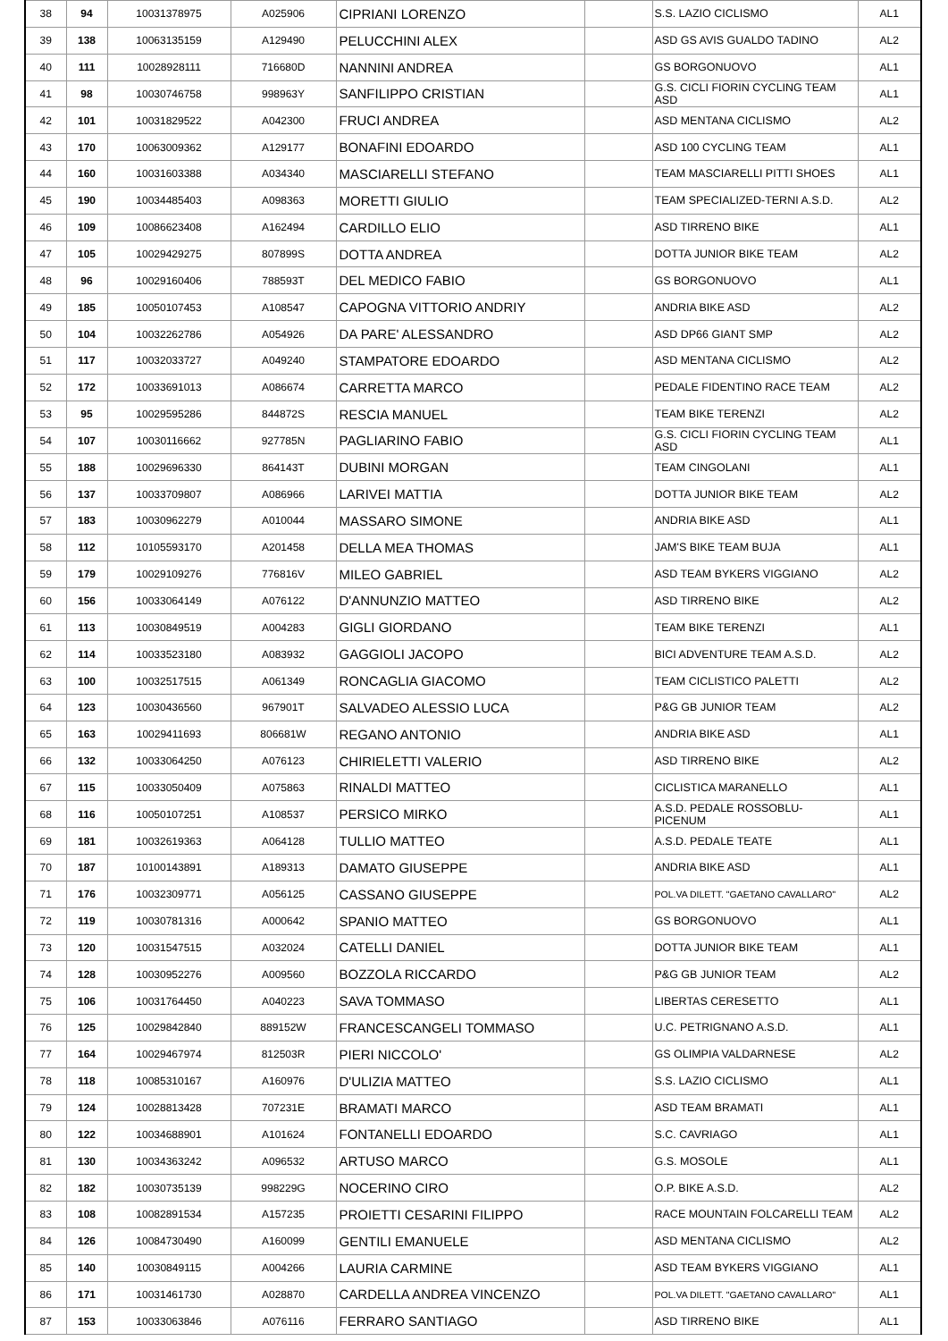| 38 | 94 | 10031378975 | A025906 | CIPRIANI LORENZO | | S.S. LAZIO CICLISMO | AL1 |
| 39 | 138 | 10063135159 | A129490 | PELUCCHINI ALEX | | ASD GS AVIS GUALDO TADINO | AL2 |
| 40 | 111 | 10028928111 | 716680D | NANNINI ANDREA | | GS BORGONUOVO | AL1 |
| 41 | 98 | 10030746758 | 998963Y | SANFILIPPO CRISTIAN | | G.S. CICLI FIORIN CYCLING TEAM ASD | AL1 |
| 42 | 101 | 10031829522 | A042300 | FRUCI ANDREA | | ASD MENTANA CICLISMO | AL2 |
| 43 | 170 | 10063009362 | A129177 | BONAFINI EDOARDO | | ASD 100 CYCLING TEAM | AL1 |
| 44 | 160 | 10031603388 | A034340 | MASCIARELLI STEFANO | | TEAM MASCIARELLI PITTI SHOES | AL1 |
| 45 | 190 | 10034485403 | A098363 | MORETTI GIULIO | | TEAM SPECIALIZED-TERNI A.S.D. | AL2 |
| 46 | 109 | 10086623408 | A162494 | CARDILLO ELIO | | ASD TIRRENO BIKE | AL1 |
| 47 | 105 | 10029429275 | 807899S | DOTTA ANDREA | | DOTTA JUNIOR BIKE TEAM | AL2 |
| 48 | 96 | 10029160406 | 788593T | DEL MEDICO FABIO | | GS BORGONUOVO | AL1 |
| 49 | 185 | 10050107453 | A108547 | CAPOGNA VITTORIO ANDRIY | | ANDRIA BIKE ASD | AL2 |
| 50 | 104 | 10032262786 | A054926 | DA PARE' ALESSANDRO | | ASD DP66 GIANT SMP | AL2 |
| 51 | 117 | 10032033727 | A049240 | STAMPATORE EDOARDO | | ASD MENTANA CICLISMO | AL2 |
| 52 | 172 | 10033691013 | A086674 | CARRETTA MARCO | | PEDALE FIDENTINO RACE TEAM | AL2 |
| 53 | 95 | 10029595286 | 844872S | RESCIA MANUEL | | TEAM BIKE TERENZI | AL2 |
| 54 | 107 | 10030116662 | 927785N | PAGLIARINO FABIO | | G.S. CICLI FIORIN CYCLING TEAM ASD | AL1 |
| 55 | 188 | 10029696330 | 864143T | DUBINI MORGAN | | TEAM CINGOLANI | AL1 |
| 56 | 137 | 10033709807 | A086966 | LARIVEI MATTIA | | DOTTA JUNIOR BIKE TEAM | AL2 |
| 57 | 183 | 10030962279 | A010044 | MASSARO SIMONE | | ANDRIA BIKE ASD | AL1 |
| 58 | 112 | 10105593170 | A201458 | DELLA MEA THOMAS | | JAM'S BIKE TEAM BUJA | AL1 |
| 59 | 179 | 10029109276 | 776816V | MILEO GABRIEL | | ASD TEAM BYKERS VIGGIANO | AL2 |
| 60 | 156 | 10033064149 | A076122 | D'ANNUNZIO MATTEO | | ASD TIRRENO BIKE | AL2 |
| 61 | 113 | 10030849519 | A004283 | GIGLI GIORDANO | | TEAM BIKE TERENZI | AL1 |
| 62 | 114 | 10033523180 | A083932 | GAGGIOLI JACOPO | | BICI ADVENTURE TEAM A.S.D. | AL2 |
| 63 | 100 | 10032517515 | A061349 | RONCAGLIA GIACOMO | | TEAM CICLISTICO PALETTI | AL2 |
| 64 | 123 | 10030436560 | 967901T | SALVADEO ALESSIO LUCA | | P&G GB JUNIOR TEAM | AL2 |
| 65 | 163 | 10029411693 | 806681W | REGANO ANTONIO | | ANDRIA BIKE ASD | AL1 |
| 66 | 132 | 10033064250 | A076123 | CHIRIELETTI VALERIO | | ASD TIRRENO BIKE | AL2 |
| 67 | 115 | 10033050409 | A075863 | RINALDI MATTEO | | CICLISTICA MARANELLO | AL1 |
| 68 | 116 | 10050107251 | A108537 | PERSICO MIRKO | | A.S.D. PEDALE ROSSOBLU- PICENUM | AL1 |
| 69 | 181 | 10032619363 | A064128 | TULLIO MATTEO | | A.S.D. PEDALE TEATE | AL1 |
| 70 | 187 | 10100143891 | A189313 | DAMATO GIUSEPPE | | ANDRIA BIKE ASD | AL1 |
| 71 | 176 | 10032309771 | A056125 | CASSANO GIUSEPPE | | POL.VA DILETT. "GAETANO CAVALLARO" | AL2 |
| 72 | 119 | 10030781316 | A000642 | SPANIO MATTEO | | GS BORGONUOVO | AL1 |
| 73 | 120 | 10031547515 | A032024 | CATELLI DANIEL | | DOTTA JUNIOR BIKE TEAM | AL1 |
| 74 | 128 | 10030952276 | A009560 | BOZZOLA RICCARDO | | P&G GB JUNIOR TEAM | AL2 |
| 75 | 106 | 10031764450 | A040223 | SAVA TOMMASO | | LIBERTAS CERESETTO | AL1 |
| 76 | 125 | 10029842840 | 889152W | FRANCESCANGELI TOMMASO | | U.C. PETRIGNANO A.S.D. | AL1 |
| 77 | 164 | 10029467974 | 812503R | PIERI NICCOLO' | | GS OLIMPIA VALDARNESE | AL2 |
| 78 | 118 | 10085310167 | A160976 | D'ULIZIA MATTEO | | S.S. LAZIO CICLISMO | AL1 |
| 79 | 124 | 10028813428 | 707231E | BRAMATI MARCO | | ASD TEAM BRAMATI | AL1 |
| 80 | 122 | 10034688901 | A101624 | FONTANELLI EDOARDO | | S.C. CAVRIAGO | AL1 |
| 81 | 130 | 10034363242 | A096532 | ARTUSO MARCO | | G.S. MOSOLE | AL1 |
| 82 | 182 | 10030735139 | 998229G | NOCERINO CIRO | | O.P. BIKE A.S.D. | AL2 |
| 83 | 108 | 10082891534 | A157235 | PROIETTI CESARINI FILIPPO | | RACE MOUNTAIN FOLCARELLI TEAM | AL2 |
| 84 | 126 | 10084730490 | A160099 | GENTILI EMANUELE | | ASD MENTANA CICLISMO | AL2 |
| 85 | 140 | 10030849115 | A004266 | LAURIA CARMINE | | ASD TEAM BYKERS VIGGIANO | AL1 |
| 86 | 171 | 10031461730 | A028870 | CARDELLA ANDREA VINCENZO | | POL.VA DILETT. "GAETANO CAVALLARO" | AL1 |
| 87 | 153 | 10033063846 | A076116 | FERRARO SANTIAGO | | ASD TIRRENO BIKE | AL1 |